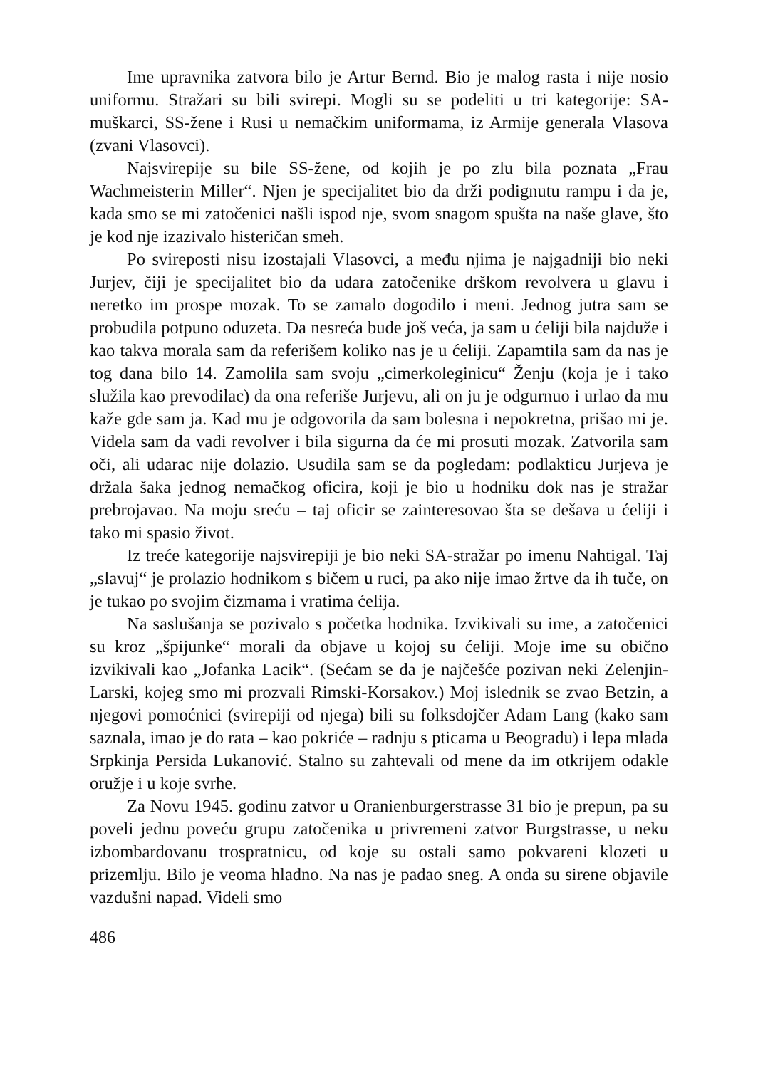Ime upravnika zatvora bilo je Artur Bernd. Bio je malog rasta i nije nosio uniformu. Stražari su bili svirepi. Mogli su se podeliti u tri kategorije: SA-muškarci, SS-žene i Rusi u nemačkim uniformama, iz Armije generala Vlasova (zvani Vlasovci).
Najsvirepije su bile SS-žene, od kojih je po zlu bila poznata „Frau Wachmeisterin Miller“. Njen je specijalitet bio da drži podignutu rampu i da je, kada smo se mi zatočenici našli ispod nje, svom snagom spušta na naše glave, što je kod nje izazivalo histeričan smeh.
Po svireposti nisu izostajali Vlasovci, a među njima je najgadniji bio neki Jurjev, čiji je specijalitet bio da udara zatočenike drškom revolvera u glavu i neretko im prospe mozak. To se zamalo dogodilo i meni. Jednog jutra sam se probudila potpuno oduzeta. Da nesreća bude još veća, ja sam u ćeliji bila najduže i kao takva morala sam da referišem koliko nas je u ćeliji. Zapamtila sam da nas je tog dana bilo 14. Zamolila sam svoju „cimerkoleginicu“ Ženju (koja je i tako služila kao prevodilac) da ona referiše Jurjevu, ali on ju je odgurnuo i urlao da mu kaže gde sam ja. Kad mu je odgovorila da sam bolesna i nepokretna, prišao mi je. Videla sam da vadi revolver i bila sigurna da će mi prosuti mozak. Zatvorila sam oči, ali udarac nije dolazio. Usudila sam se da pogledam: podlakticu Jurjeva je držala šaka jednog nemačkog oficira, koji je bio u hodniku dok nas je stražar prebrojavao. Na moju sreću – taj oficir se zainteresovao šta se dešava u ćeliji i tako mi spasio život.
Iz treće kategorije najsvirepiji je bio neki SA-stražar po imenu Nahtigal. Taj „slavuj“ je prolazio hodnikom s bičem u ruci, pa ako nije imao žrtve da ih tuče, on je tukao po svojim čizmama i vratima ćelija.
Na saslušanja se pozivalo s početka hodnika. Izvikivali su ime, a zatočenici su kroz „špijunke“ morali da objave u kojoj su ćeliji. Moje ime su obično izvikivali kao „Jofanka Lacik“. (Sećam se da je najčešće pozivan neki Zelenjin-Larski, kojeg smo mi prozvali Rimski-Korsakov.) Moj islednik se zvao Betzin, a njegovi pomoćnici (svirepiji od njega) bili su folksdojčer Adam Lang (kako sam saznala, imao je do rata – kao pokriće – radnju s pticama u Beogradu) i lepa mlada Srpkinja Persida Lukanović. Stalno su zahtevali od mene da im otkrijem odakle oružje i u koje svrhe.
Za Novu 1945. godinu zatvor u Oranienburgerstrasse 31 bio je prepun, pa su poveli jednu poveću grupu zatočenika u privremeni zatvor Burgstrasse, u neku izbombardovanu trospratnicu, od koje su ostali samo pokvareni klozeti u prizemlju. Bilo je veoma hladno. Na nas je padao sneg. A onda su sirene objavile vazdušni napad. Videli smo
486